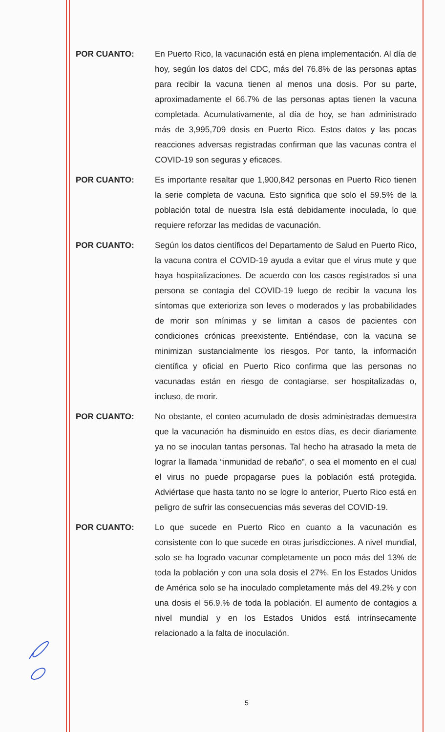POR CUANTO: En Puerto Rico, la vacunación está en plena implementación. Al día de hoy, según los datos del CDC, más del 76.8% de las personas aptas para recibir la vacuna tienen al menos una dosis. Por su parte, aproximadamente el 66.7% de las personas aptas tienen la vacuna completada. Acumulativamente, al día de hoy, se han administrado más de 3,995,709 dosis en Puerto Rico. Estos datos y las pocas reacciones adversas registradas confirman que las vacunas contra el COVID-19 son seguras y eficaces.
POR CUANTO: Es importante resaltar que 1,900,842 personas en Puerto Rico tienen la serie completa de vacuna. Esto significa que solo el 59.5% de la población total de nuestra Isla está debidamente inoculada, lo que requiere reforzar las medidas de vacunación.
POR CUANTO: Según los datos científicos del Departamento de Salud en Puerto Rico, la vacuna contra el COVID-19 ayuda a evitar que el virus mute y que haya hospitalizaciones. De acuerdo con los casos registrados si una persona se contagia del COVID-19 luego de recibir la vacuna los síntomas que exterioriza son leves o moderados y las probabilidades de morir son mínimas y se limitan a casos de pacientes con condiciones crónicas preexistente. Entiéndase, con la vacuna se minimizan sustancialmente los riesgos. Por tanto, la información científica y oficial en Puerto Rico confirma que las personas no vacunadas están en riesgo de contagiarse, ser hospitalizadas o, incluso, de morir.
POR CUANTO: No obstante, el conteo acumulado de dosis administradas demuestra que la vacunación ha disminuido en estos días, es decir diariamente ya no se inoculan tantas personas. Tal hecho ha atrasado la meta de lograr la llamada “inmunidad de rebaño”, o sea el momento en el cual el virus no puede propagarse pues la población está protegida. Adviértase que hasta tanto no se logre lo anterior, Puerto Rico está en peligro de sufrir las consecuencias más severas del COVID-19.
POR CUANTO: Lo que sucede en Puerto Rico en cuanto a la vacunación es consistente con lo que sucede en otras jurisdicciones. A nivel mundial, solo se ha logrado vacunar completamente un poco más del 13% de toda la población y con una sola dosis el 27%. En los Estados Unidos de América solo se ha inoculado completamente más del 49.2% y con una dosis el 56.9.% de toda la población. El aumento de contagios a nivel mundial y en los Estados Unidos está intrínsecamente relacionado a la falta de inoculación.
5